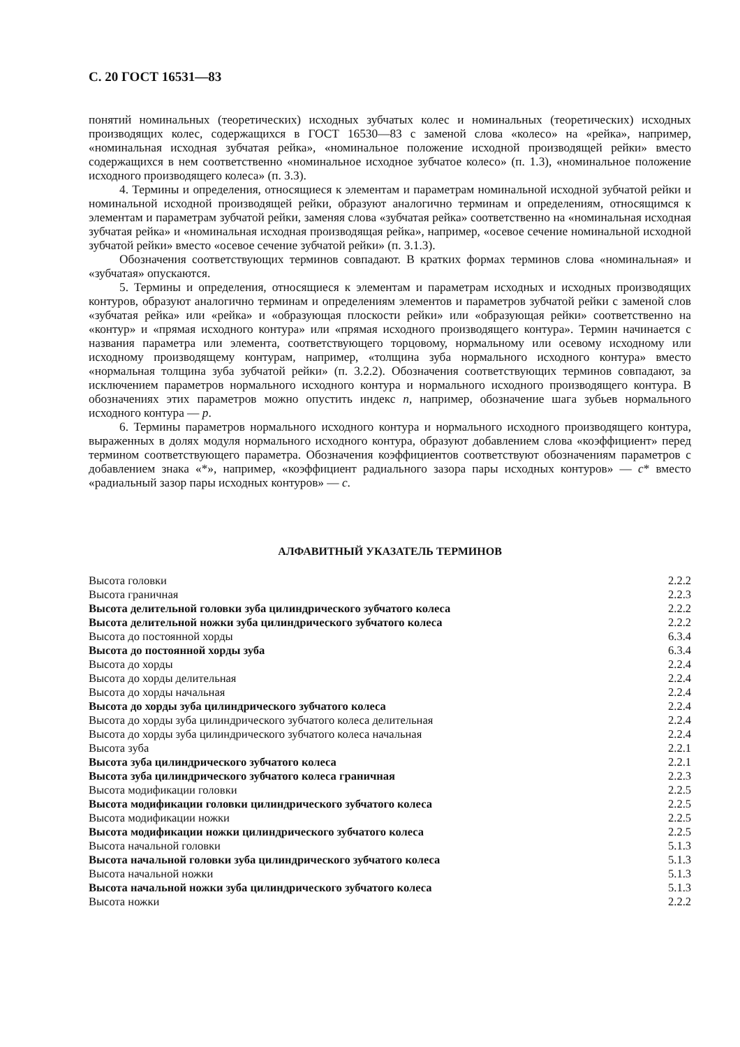С. 20 ГОСТ 16531—83
понятий номинальных (теоретических) исходных зубчатых колес и номинальных (теоретических) исходных производящих колес, содержащихся в ГОСТ 16530—83 с заменой слова «колесо» на «рейка», например, «номинальная исходная зубчатая рейка», «номинальное положение исходной производящей рейки» вместо содержащихся в нем соответственно «номинальное исходное зубчатое колесо» (п. 1.3), «номинальное положение исходного производящего колеса» (п. 3.3).
4. Термины и определения, относящиеся к элементам и параметрам номинальной исходной зубчатой рейки и номинальной исходной производящей рейки, образуют аналогично терминам и определениям, относящимся к элементам и параметрам зубчатой рейки, заменяя слова «зубчатая рейка» соответственно на «номинальная исходная зубчатая рейка» и «номинальная исходная производящая рейка», например, «осевое сечение номинальной исходной зубчатой рейки» вместо «осевое сечение зубчатой рейки» (п. 3.1.3).
Обозначения соответствующих терминов совпадают. В кратких формах терминов слова «номинальная» и «зубчатая» опускаются.
5. Термины и определения, относящиеся к элементам и параметрам исходных и исходных производящих контуров, образуют аналогично терминам и определениям элементов и параметров зубчатой рейки с заменой слов «зубчатая рейка» или «рейка» и «образующая плоскости рейки» или «образующая рейки» соответственно на «контур» и «прямая исходного контура» или «прямая исходного производящего контура». Термин начинается с названия параметра или элемента, соответствующего торцовому, нормальному или осевому исходному или исходному производящему контурам, например, «толщина зуба нормального исходного контура» вместо «нормальная толщина зуба зубчатой рейки» (п. 3.2.2). Обозначения соответствующих терминов совпадают, за исключением параметров нормального исходного контура и нормального исходного производящего контура. В обозначениях этих параметров можно опустить индекс n, например, обозначение шага зубьев нормального исходного контура — p.
6. Термины параметров нормального исходного контура и нормального исходного производящего контура, выраженных в долях модуля нормального исходного контура, образуют добавлением слова «коэффициент» перед термином соответствующего параметра. Обозначения коэффициентов соответствуют обозначениям параметров с добавлением знака «*», например, «коэффициент радиального зазора пары исходных контуров» — c* вместо «радиальный зазор пары исходных контуров» — c.
АЛФАВИТНЫЙ УКАЗАТЕЛЬ ТЕРМИНОВ
| Высота головки | 2.2.2 |
| Высота граничная | 2.2.3 |
| Высота делительной головки зуба цилиндрического зубчатого колеса | 2.2.2 |
| Высота делительной ножки зуба цилиндрического зубчатого колеса | 2.2.2 |
| Высота до постоянной хорды | 6.3.4 |
| Высота до постоянной хорды зуба | 6.3.4 |
| Высота до хорды | 2.2.4 |
| Высота до хорды делительная | 2.2.4 |
| Высота до хорды начальная | 2.2.4 |
| Высота до хорды зуба цилиндрического зубчатого колеса | 2.2.4 |
| Высота до хорды зуба цилиндрического зубчатого колеса делительная | 2.2.4 |
| Высота до хорды зуба цилиндрического зубчатого колеса начальная | 2.2.4 |
| Высота зуба | 2.2.1 |
| Высота зуба цилиндрического зубчатого колеса | 2.2.1 |
| Высота зуба цилиндрического зубчатого колеса граничная | 2.2.3 |
| Высота модификации головки | 2.2.5 |
| Высота модификации головки цилиндрического зубчатого колеса | 2.2.5 |
| Высота модификации ножки | 2.2.5 |
| Высота модификации ножки цилиндрического зубчатого колеса | 2.2.5 |
| Высота начальной головки | 5.1.3 |
| Высота начальной головки зуба цилиндрического зубчатого колеса | 5.1.3 |
| Высота начальной ножки | 5.1.3 |
| Высота начальной ножки зуба цилиндрического зубчатого колеса | 5.1.3 |
| Высота ножки | 2.2.2 |